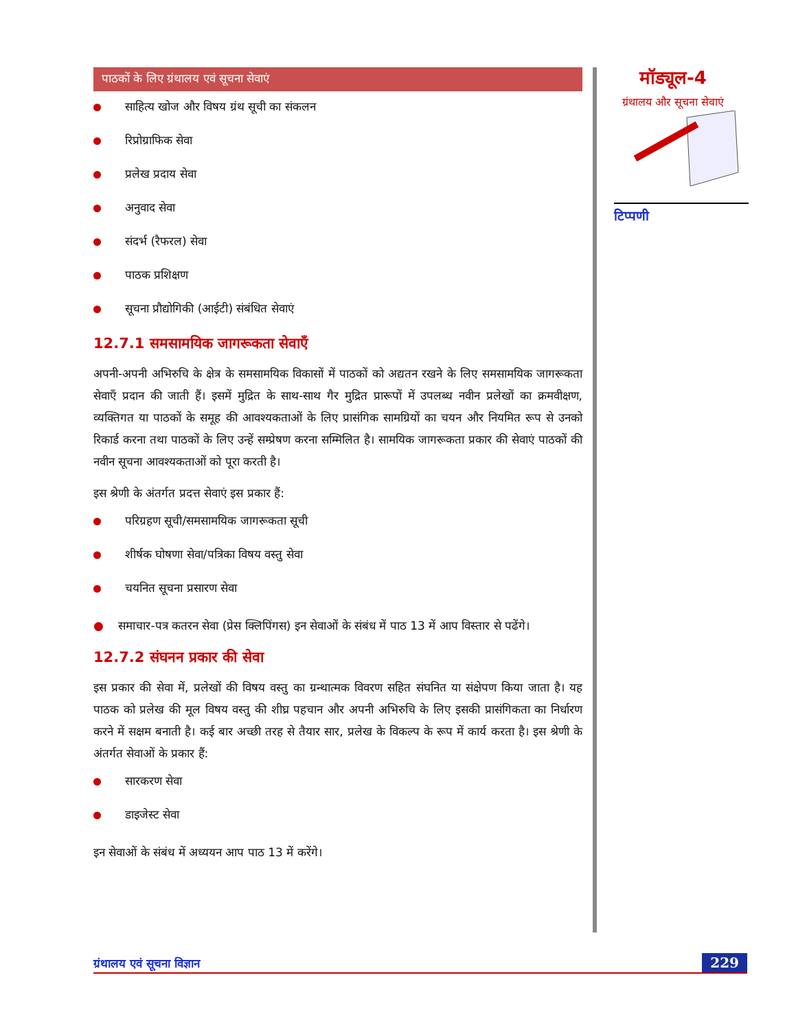पाठकों के लिए ग्रंथालय एवं सूचना सेवाएं
साहित्य खोज और विषय ग्रंथ सूची का संकलन
रिप्रोग्राफिक सेवा
प्रलेख प्रदाय सेवा
अनुवाद सेवा
संदर्भ (रैफरल) सेवा
पाठक प्रशिक्षण
सूचना प्रौद्योगिकी (आईटी) संबंधित सेवाएं
12.7.1 समसामयिक जागरूकता सेवाएँ
अपनी-अपनी अभिरुचि के क्षेत्र के समसामयिक विकासों में पाठकों को अद्यतन रखने के लिए समसामयिक जागरूकता सेवाएँ प्रदान की जाती हैं। इसमें मुद्रित के साथ-साथ गैर मुद्रित प्रारूपों में उपलब्ध नवीन प्रलेखों का क्रमवीक्षण, व्यक्तिगत या पाठकों के समूह की आवश्यकताओं के लिए प्रासंगिक सामग्रियों का चयन और नियमित रूप से उनको रिकार्ड करना तथा पाठकों के लिए उन्हें सम्प्रेषण करना सम्मिलित है। सामयिक जागरूकता प्रकार की सेवाएं पाठकों की नवीन सूचना आवश्यकताओं को पूरा करती है।
इस श्रेणी के अंतर्गत प्रदत्त सेवाएं इस प्रकार हैं:
परिग्रहण सूची/समसामयिक जागरूकता सूची
शीर्षक घोषणा सेवा/पत्रिका विषय वस्तु सेवा
चयनित सूचना प्रसारण सेवा
● समाचार-पत्र कतरन सेवा (प्रेस क्लिपिंगस) इन सेवाओं के संबंध में पाठ 13 में आप विस्तार से पढेंगे।
12.7.2 संघनन प्रकार की सेवा
इस प्रकार की सेवा में, प्रलेखों की विषय वस्तु का ग्रन्थात्मक विवरण सहित संघनित या संक्षेपण किया जाता है। यह पाठक को प्रलेख की मूल विषय वस्तु की शीघ्र पहचान और अपनी अभिरुचि के लिए इसकी प्रासंगिकता का निर्धारण करने में सक्षम बनाती है। कई बार अच्छी तरह से तैयार सार, प्रलेख के विकल्प के रूप में कार्य करता है। इस श्रेणी के अंतर्गत सेवाओं के प्रकार हैं:
सारकरण सेवा
डाइजेस्ट सेवा
इन सेवाओं के संबंध में अध्ययन आप पाठ 13 में करेंगे।
मॉड्यूल-4
ग्रंथालय और सूचना सेवाएं
टिप्पणी
ग्रंथालय एवं सूचना विज्ञान 229